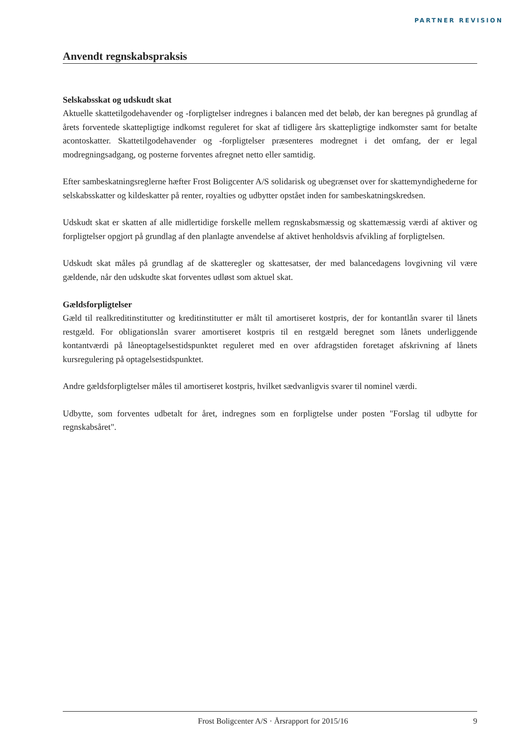PARTNER REVISION
Anvendt regnskabspraksis
Selskabsskat og udskudt skat
Aktuelle skattetilgodehavender og -forpligtelser indregnes i balancen med det beløb, der kan beregnes på grundlag af årets forventede skattepligtige indkomst reguleret for skat af tidligere års skattepligtige indkomster samt for betalte acontoskatter. Skattetilgodehavender og -forpligtelser præsenteres modregnet i det omfang, der er legal modregningsadgang, og posterne forventes afregnet netto eller samtidig.
Efter sambeskatningsreglerne hæfter Frost Boligcenter A/S solidarisk og ubegrænset over for skattemyndighederne for selskabsskatter og kildeskatter på renter, royalties og udbytter opstået inden for sambeskatningskredsen.
Udskudt skat er skatten af alle midlertidige forskelle mellem regnskabsmæssig og skattemæssig værdi af aktiver og forpligtelser opgjort på grundlag af den planlagte anvendelse af aktivet henholdsvis afvikling af forpligtelsen.
Udskudt skat måles på grundlag af de skatteregler og skattesatser, der med balancedagens lovgivning vil være gældende, når den udskudte skat forventes udløst som aktuel skat.
Gældsforpligtelser
Gæld til realkreditinstitutter og kreditinstitutter er målt til amortiseret kostpris, der for kontantlån svarer til lånets restgæld. For obligationslån svarer amortiseret kostpris til en restgæld beregnet som lånets underliggende kontantværdi på låneoptagelsestidspunktet reguleret med en over afdragstiden foretaget afskrivning af lånets kursregulering på optagelsestidspunktet.
Andre gældsforpligtelser måles til amortiseret kostpris, hvilket sædvanligvis svarer til nominel værdi.
Udbytte, som forventes udbetalt for året, indregnes som en forpligtelse under posten "Forslag til udbytte for regnskabsåret".
Frost Boligcenter A/S · Årsrapport for 2015/16 9